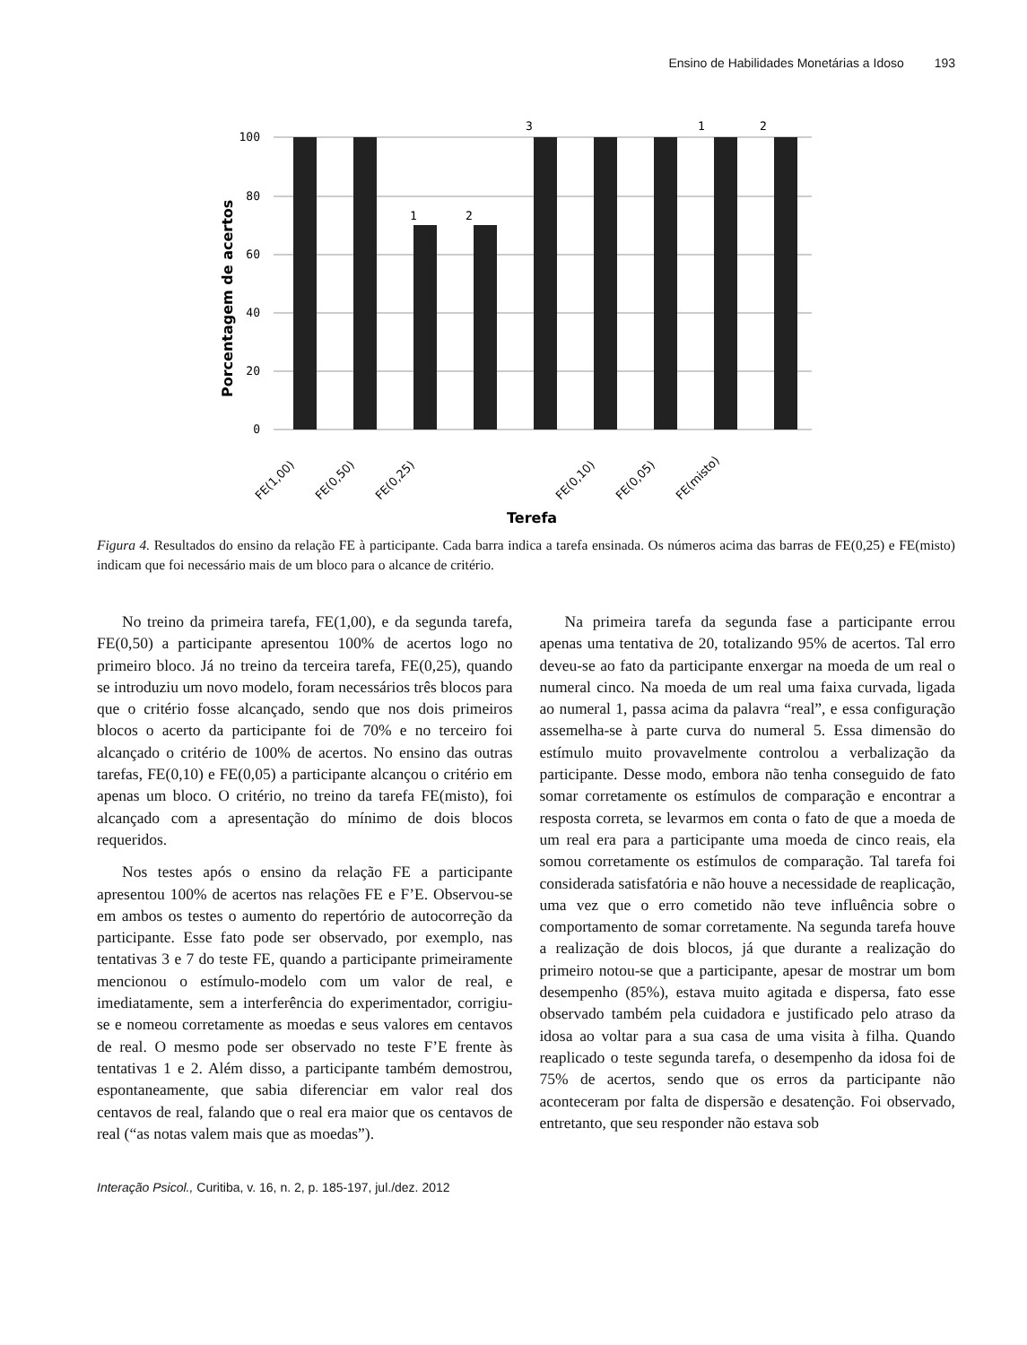Ensino de Habilidades Monetárias a Idoso 193
100
80
60
40
20
0
1
2
3
1
2
FE(1,00)
FE(0,50)
FE(0,25)
FE(0,10)
FE(0,05)
FE(misto)
Terefa
Porcentagem de acertos
Figura 4. Resultados do ensino da relação FE à participante. Cada barra indica a tarefa ensinada. Os números acima das barras de FE(0,25) e FE(misto) indicam que foi necessário mais de um bloco para o alcance de critério.
No treino da primeira tarefa, FE(1,00), e da segunda tarefa, FE(0,50) a participante apresentou 100% de acertos logo no primeiro bloco. Já no treino da terceira tarefa, FE(0,25), quando se introduziu um novo modelo, foram necessários três blocos para que o critério fosse alcançado, sendo que nos dois primeiros blocos o acerto da participante foi de 70% e no terceiro foi alcançado o critério de 100% de acertos. No ensino das outras tarefas, FE(0,10) e FE(0,05) a participante alcançou o critério em apenas um bloco. O critério, no treino da tarefa FE(misto), foi alcançado com a apresentação do mínimo de dois blocos requeridos.
Nos testes após o ensino da relação FE a participante apresentou 100% de acertos nas relações FE e F’E. Observou-se em ambos os testes o aumento do repertório de autocorreção da participante. Esse fato pode ser observado, por exemplo, nas tentativas 3 e 7 do teste FE, quando a participante primeiramente mencionou o estímulo-modelo com um valor de real, e imediatamente, sem a interferência do experimentador, corrigiu-se e nomeou corretamente as moedas e seus valores em centavos de real. O mesmo pode ser observado no teste F’E frente às tentativas 1 e 2. Além disso, a participante também demostrou, espontaneamente, que sabia diferenciar em valor real dos centavos de real, falando que o real era maior que os centavos de real (“as notas valem mais que as moedas”).
Na primeira tarefa da segunda fase a participante errou apenas uma tentativa de 20, totalizando 95% de acertos. Tal erro deveu-se ao fato da participante enxergar na moeda de um real o numeral cinco. Na moeda de um real uma faixa curvada, ligada ao numeral 1, passa acima da palavra “real”, e essa configuração assemelha-se à parte curva do numeral 5. Essa dimensão do estímulo muito provavelmente controlou a verbalização da participante. Desse modo, embora não tenha conseguido de fato somar corretamente os estímulos de comparação e encontrar a resposta correta, se levarmos em conta o fato de que a moeda de um real era para a participante uma moeda de cinco reais, ela somou corretamente os estímulos de comparação. Tal tarefa foi considerada satisfatória e não houve a necessidade de reaplicação, uma vez que o erro cometido não teve influência sobre o comportamento de somar corretamente. Na segunda tarefa houve a realização de dois blocos, já que durante a realização do primeiro notou-se que a participante, apesar de mostrar um bom desempenho (85%), estava muito agitada e dispersa, fato esse observado também pela cuidadora e justificado pelo atraso da idosa ao voltar para a sua casa de uma visita à filha. Quando reaplicado o teste segunda tarefa, o desempenho da idosa foi de 75% de acertos, sendo que os erros da participante não aconteceram por falta de dispersão e desatenção. Foi observado, entretanto, que seu responder não estava sob
Interação Psicol., Curitiba, v. 16, n. 2, p. 185-197, jul./dez. 2012